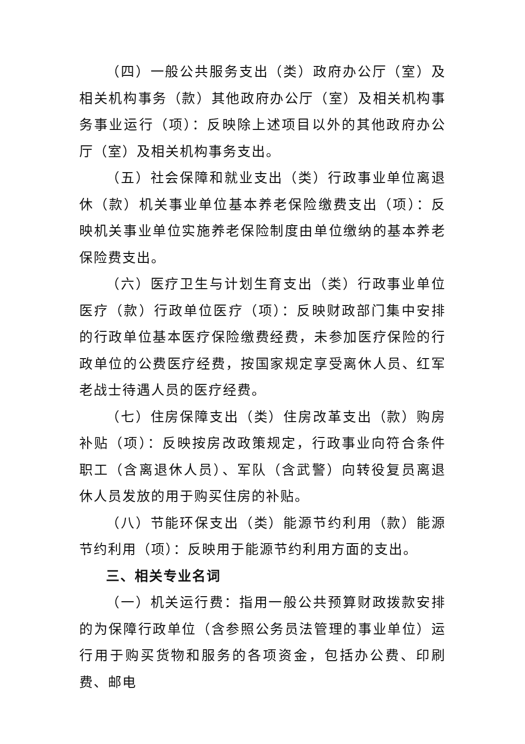（四）一般公共服务支出（类）政府办公厅（室）及相关机构事务（款）其他政府办公厅（室）及相关机构事务事业运行（项）：反映除上述项目以外的其他政府办公厅（室）及相关机构事务支出。
（五）社会保障和就业支出（类）行政事业单位离退休（款）机关事业单位基本养老保险缴费支出（项）：反映机关事业单位实施养老保险制度由单位缴纳的基本养老保险费支出。
（六）医疗卫生与计划生育支出（类）行政事业单位医疗（款）行政单位医疗（项）：反映财政部门集中安排的行政单位基本医疗保险缴费经费，未参加医疗保险的行政单位的公费医疗经费，按国家规定享受离休人员、红军老战士待遇人员的医疗经费。
（七）住房保障支出（类）住房改革支出（款）购房补贴（项）：反映按房改政策规定，行政事业向符合条件职工（含离退休人员）、军队（含武警）向转役复员离退休人员发放的用于购买住房的补贴。
（八）节能环保支出（类）能源节约利用（款）能源节约利用（项）：反映用于能源节约利用方面的支出。
三、相关专业名词
（一）机关运行费：指用一般公共预算财政拨款安排的为保障行政单位（含参照公务员法管理的事业单位）运行用于购买货物和服务的各项资金，包括办公费、印刷费、邮电